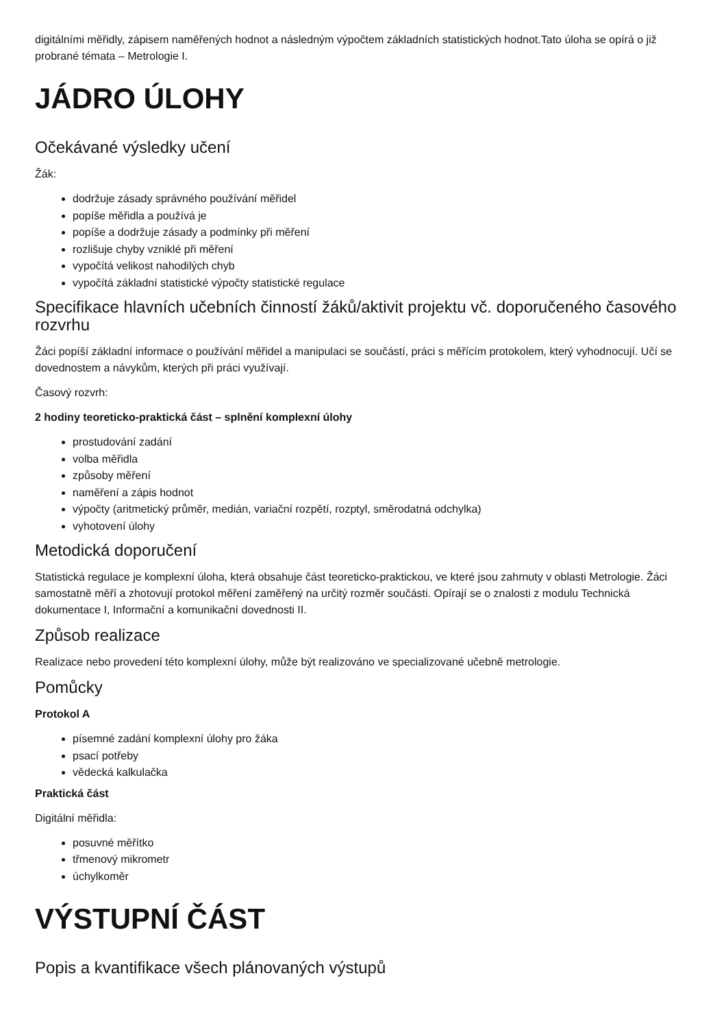digitálními měřidly, zápisem naměřených hodnot a následným výpočtem základních statistických hodnot.Tato úloha se opírá o již probrané témata – Metrologie I.
JÁDRO ÚLOHY
Očekávané výsledky učení
Žák:
dodržuje zásady správného používání měřidel
popíše měřidla a používá je
popíše a dodržuje zásady a podmínky při měření
rozlišuje chyby vzniklé při měření
vypočítá velikost nahodilých chyb
vypočítá základní statistické výpočty statistické regulace
Specifikace hlavních učebních činností žáků/aktivit projektu vč. doporučeného časového rozvrhu
Žáci popíší základní informace o používání měřidel a manipulaci se součástí, práci s měřícím protokolem, který vyhodnocují. Učí se dovednostem a návykům, kterých při práci využívají.
Časový rozvrh:
2 hodiny teoreticko-praktická část – splnění komplexní úlohy
prostudování zadání
volba měřidla
způsoby měření
naměření a zápis hodnot
výpočty (aritmetický průměr, medián, variační rozpětí, rozptyl, směrodatná odchylka)
vyhotovení úlohy
Metodická doporučení
Statistická regulace je komplexní úloha, která obsahuje část teoreticko-praktickou, ve které jsou zahrnuty v oblasti Metrologie. Žáci samostatně měří a zhotovují protokol měření zaměřený na určitý rozměr součásti. Opírají se o znalosti z modulu Technická dokumentace I, Informační a komunikační dovednosti II.
Způsob realizace
Realizace nebo provedení této komplexní úlohy, může být realizováno ve specializované učebně metrologie.
Pomůcky
Protokol A
písemné zadání komplexní úlohy pro žáka
psací potřeby
vědecká kalkulačka
Praktická část
Digitální měřidla:
posuvné měřítko
třmenový mikrometr
úchylkoměr
VÝSTUPNÍ ČÁST
Popis a kvantifikace všech plánovaných výstupů